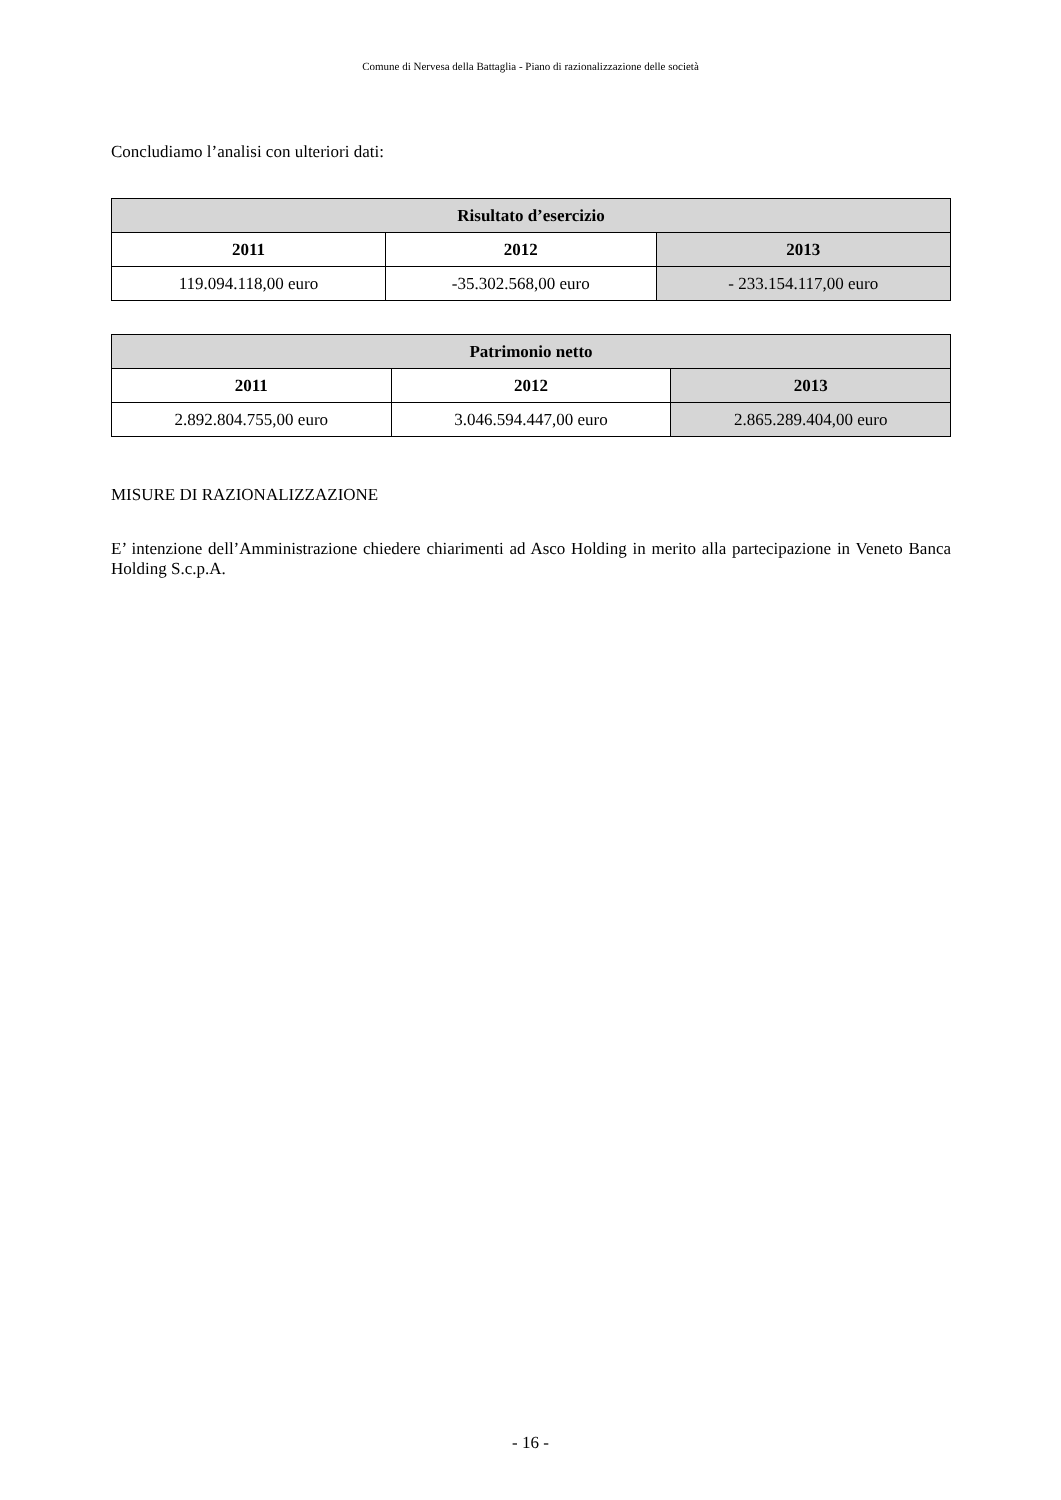Comune di Nervesa della Battaglia - Piano di razionalizzazione delle società
Concludiamo l’analisi con ulteriori dati:
| Risultato d’esercizio | | |
| --- | --- | --- |
| 2011 | 2012 | 2013 |
| 119.094.118,00 euro | -35.302.568,00 euro | - 233.154.117,00 euro |
| Patrimonio netto | | |
| --- | --- | --- |
| 2011 | 2012 | 2013 |
| 2.892.804.755,00 euro | 3.046.594.447,00 euro | 2.865.289.404,00 euro |
MISURE DI RAZIONALIZZAZIONE
E’ intenzione dell’Amministrazione chiedere chiarimenti ad Asco Holding in merito alla partecipazione in Veneto Banca Holding S.c.p.A.
- 16 -